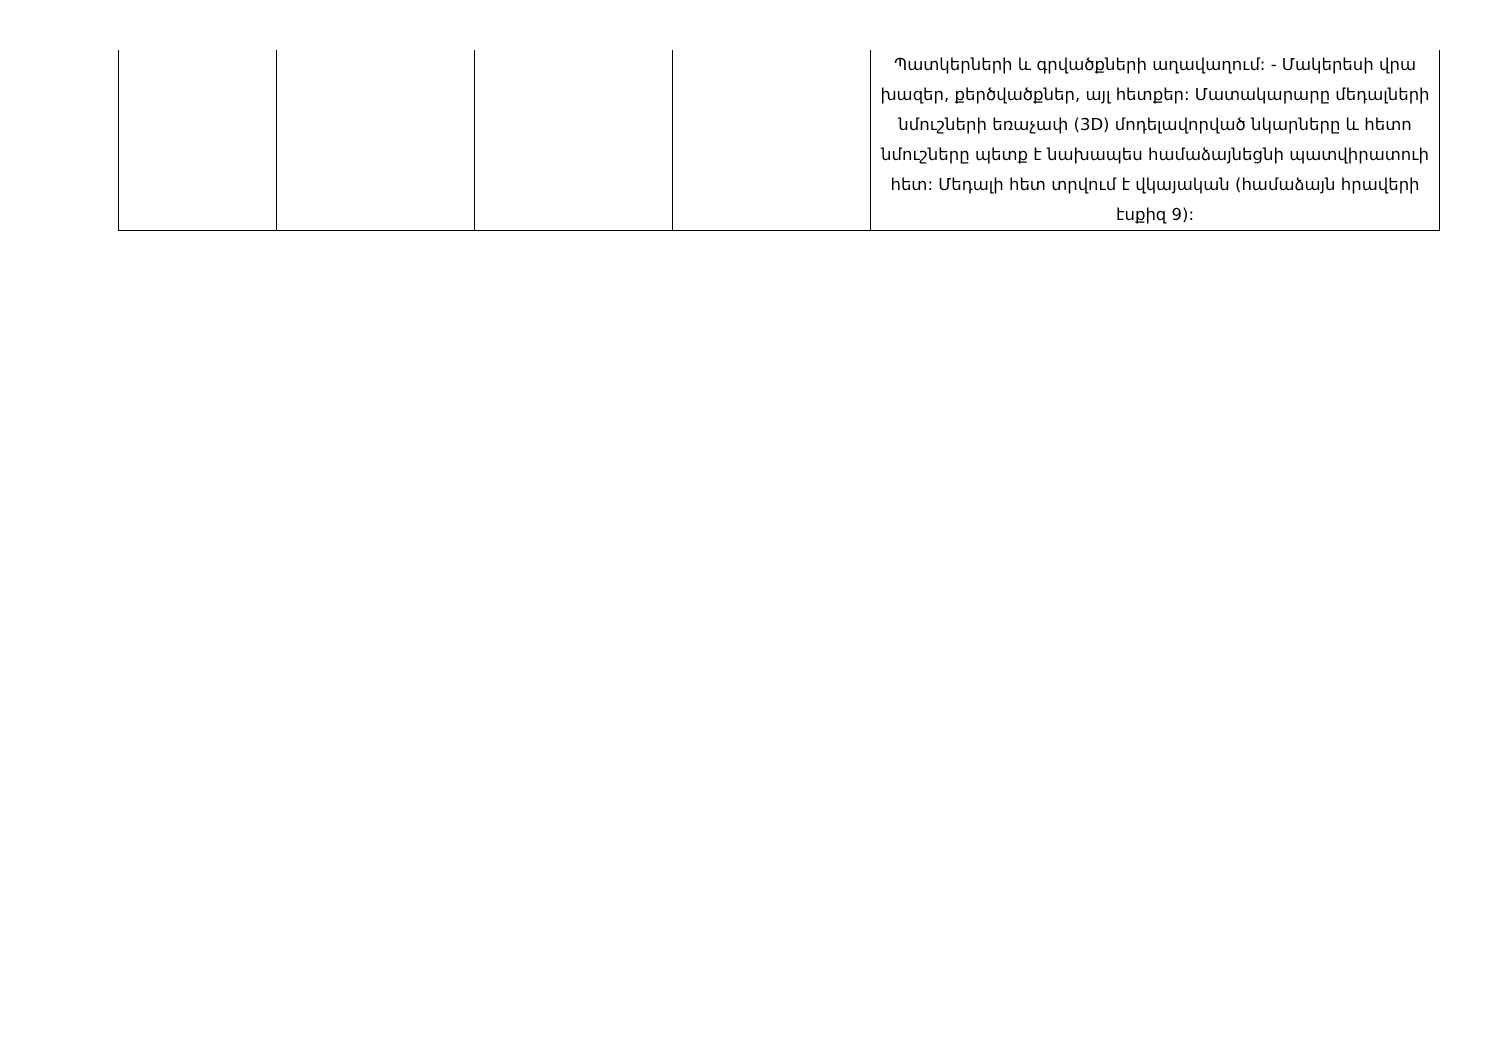| | | | | Պատկերների և գրվածքների աղավաղում: - Մակերեսի վրա խազեր, քերծվածքներ, այլ հետքեր: Մատակարարը մեդալների նմուշների եռաչափ (3D) մոդելավորված նկարները և հետո նմուշները պետք է նախապես համաձայնեցնի պատվիրատուի հետ: Մեդալի հետ տրվում է վկայական (համաձայն հրավերի էսքիզ 9): |